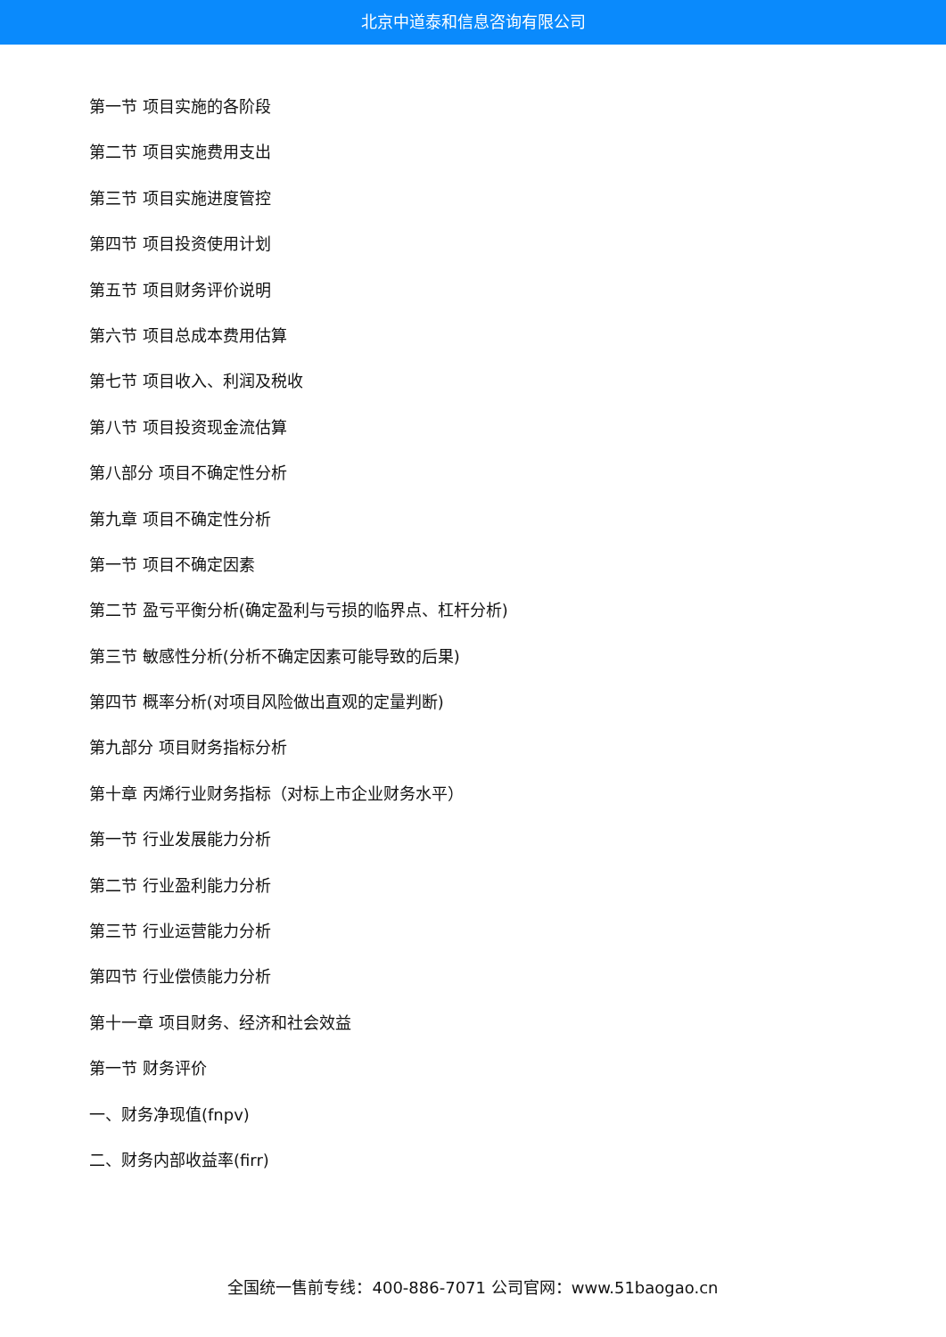北京中道泰和信息咨询有限公司
第一节 项目实施的各阶段
第二节 项目实施费用支出
第三节 项目实施进度管控
第四节 项目投资使用计划
第五节 项目财务评价说明
第六节 项目总成本费用估算
第七节 项目收入、利润及税收
第八节 项目投资现金流估算
第八部分 项目不确定性分析
第九章 项目不确定性分析
第一节 项目不确定因素
第二节 盈亏平衡分析(确定盈利与亏损的临界点、杠杆分析)
第三节 敏感性分析(分析不确定因素可能导致的后果)
第四节 概率分析(对项目风险做出直观的定量判断)
第九部分 项目财务指标分析
第十章 丙烯行业财务指标（对标上市企业财务水平）
第一节 行业发展能力分析
第二节 行业盈利能力分析
第三节 行业运营能力分析
第四节 行业偿债能力分析
第十一章 项目财务、经济和社会效益
第一节 财务评价
一、财务净现值(fnpv)
二、财务内部收益率(firr)
全国统一售前专线：400-886-7071 公司官网：www.51baogao.cn